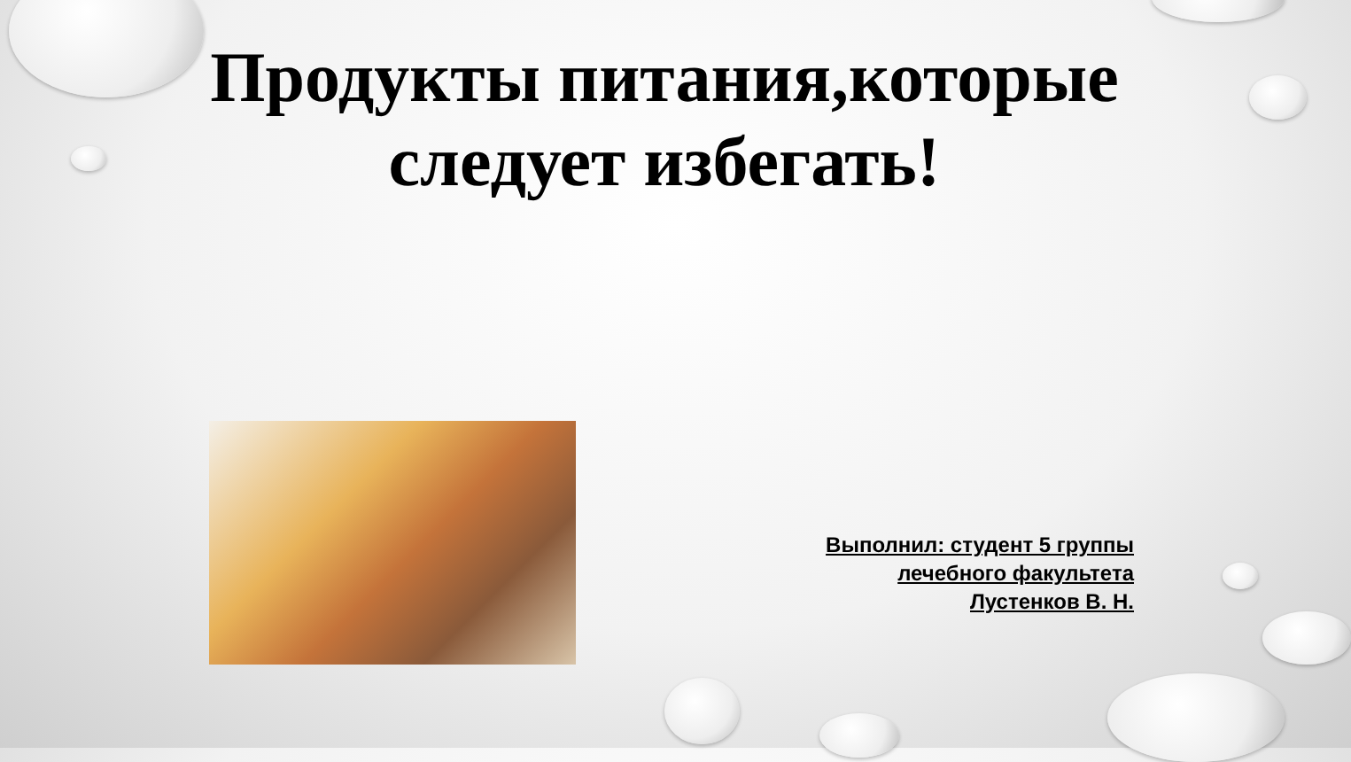Продукты питания,которые следует избегать!
Выполнил: студент 5 группы
лечебного факультета
Лустенков В. Н.